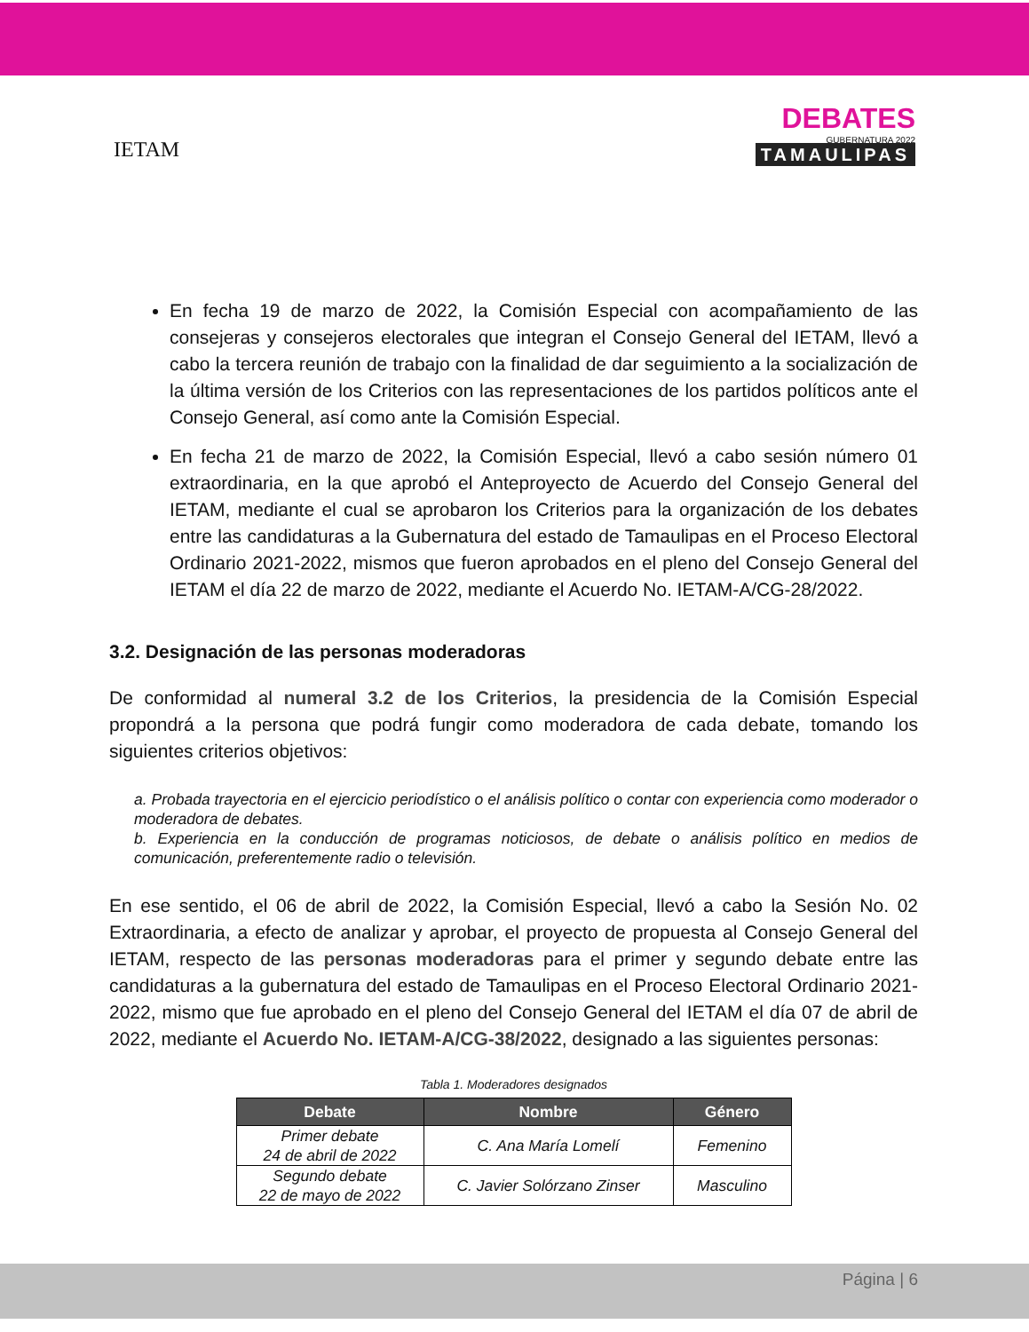IETAM
DEBATES
GUBERNATURA 2022
TAMAULIPAS
En fecha 19 de marzo de 2022, la Comisión Especial con acompañamiento de las consejeras y consejeros electorales que integran el Consejo General del IETAM, llevó a cabo la tercera reunión de trabajo con la finalidad de dar seguimiento a la socialización de la última versión de los Criterios con las representaciones de los partidos políticos ante el Consejo General, así como ante la Comisión Especial.
En fecha 21 de marzo de 2022, la Comisión Especial, llevó a cabo sesión número 01 extraordinaria, en la que aprobó el Anteproyecto de Acuerdo del Consejo General del IETAM, mediante el cual se aprobaron los Criterios para la organización de los debates entre las candidaturas a la Gubernatura del estado de Tamaulipas en el Proceso Electoral Ordinario 2021-2022, mismos que fueron aprobados en el pleno del Consejo General del IETAM el día 22 de marzo de 2022, mediante el Acuerdo No. IETAM-A/CG-28/2022.
3.2. Designación de las personas moderadoras
De conformidad al numeral 3.2 de los Criterios, la presidencia de la Comisión Especial propondrá a la persona que podrá fungir como moderadora de cada debate, tomando los siguientes criterios objetivos:
a. Probada trayectoria en el ejercicio periodístico o el análisis político o contar con experiencia como moderador o moderadora de debates.
b. Experiencia en la conducción de programas noticiosos, de debate o análisis político en medios de comunicación, preferentemente radio o televisión.
En ese sentido, el 06 de abril de 2022, la Comisión Especial, llevó a cabo la Sesión No. 02 Extraordinaria, a efecto de analizar y aprobar, el proyecto de propuesta al Consejo General del IETAM, respecto de las personas moderadoras para el primer y segundo debate entre las candidaturas a la gubernatura del estado de Tamaulipas en el Proceso Electoral Ordinario 2021-2022, mismo que fue aprobado en el pleno del Consejo General del IETAM el día 07 de abril de 2022, mediante el Acuerdo No. IETAM-A/CG-38/2022, designado a las siguientes personas:
Tabla 1. Moderadores designados
| Debate | Nombre | Género |
| --- | --- | --- |
| Primer debate 24 de abril de 2022 | C. Ana María Lomelí | Femenino |
| Segundo debate 22 de mayo de 2022 | C. Javier Solórzano Zinser | Masculino |
Página | 6